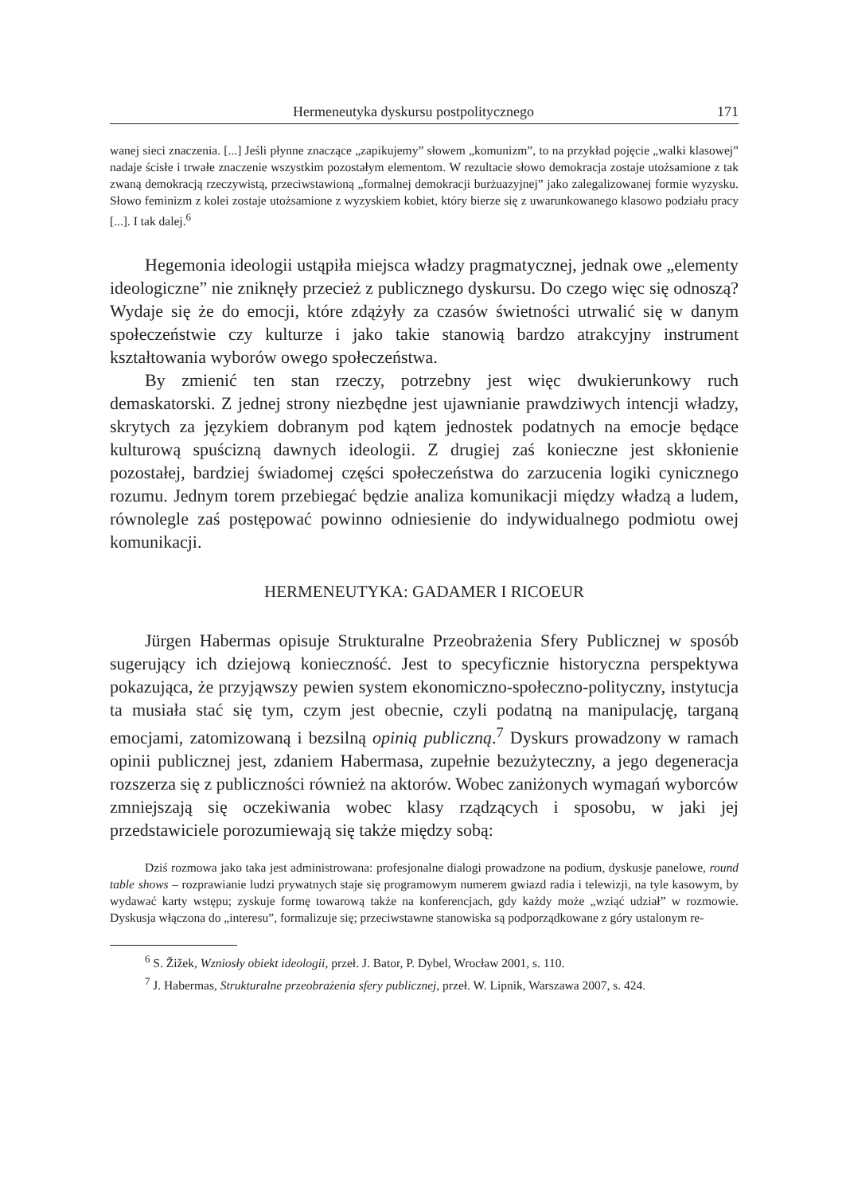Hermeneutyka dyskursu postpolitycznego 171
wanej sieci znaczenia. [...] Jeśli płynne znaczące „zapikujemy” słowem „komunizm”, to na przykład pojęcie „walki klasowej” nadaje ścisłe i trwałe znaczenie wszystkim pozostałym elementom. W rezultacie słowo demokracja zostaje utożsamione z tak zwaną demokracją rzeczywistą, przeciwstawioną „formalnej demokracji burżuazyjnej” jako zalegalizowanej formie wyzysku. Słowo feminizm z kolei zostaje utożsamione z wyzyskiem kobiet, który bierze się z uwarunkowanego klasowo podziału pracy [...]. I tak dalej.<sup>6</sup>
Hegemonia ideologii ustąpiła miejsca władzy pragmatycznej, jednak owe „elementy ideologiczne” nie zniknęły przecież z publicznego dyskursu. Do czego więc się odnoszą? Wydaje się że do emocji, które zdążyły za czasów świetności utrwalić się w danym społeczeństwie czy kulturze i jako takie stanowią bardzo atrakcyjny instrument kształtowania wyborów owego społeczeństwa.
By zmienić ten stan rzeczy, potrzebny jest więc dwukierunkowy ruch demaskatorski. Z jednej strony niezbędne jest ujawnianie prawdziwych intencji władzy, skrytych za językiem dobranym pod kątem jednostek podatnych na emocje będące kulturową spuścizną dawnych ideologii. Z drugiej zaś konieczne jest skłonienie pozostałej, bardziej świadomej części społeczeństwa do zarzucenia logiki cynicznego rozumu. Jednym torem przebiegać będzie analiza komunikacji między władzą a ludem, równolegle zaś postępować powinno odniesienie do indywidualnego podmiotu owej komunikacji.
HERMENEUTYKA: GADAMER I RICOEUR
Jürgen Habermas opisuje Strukturalne Przeobrażenia Sfery Publicznej w sposób sugerujący ich dziejową konieczność. Jest to specyficznie historyczna perspektywa pokazująca, że przyjąwszy pewien system ekonomiczno-społeczno-polityczny, instytucja ta musiała stać się tym, czym jest obecnie, czyli podatną na manipulację, targaną emocjami, zatomizowaną i bezsilną opinią publiczną.<sup>7</sup> Dyskurs prowadzony w ramach opinii publicznej jest, zdaniem Habermasa, zupełnie bezużyteczny, a jego degeneracja rozszerza się z publiczności również na aktorów. Wobec zaniżonych wymagań wyborców zmniejszają się oczekiwania wobec klasy rządzących i sposobu, w jaki jej przedstawiciele porozumiewają się także między sobą:
Dziś rozmowa jako taka jest administrowana: profesjonalne dialogi prowadzone na podium, dyskusje panelowe, round table shows – rozprawianie ludzi prywatnych staje się programowym numerem gwiazd radia i telewizji, na tyle kasowym, by wydawać karty wstępu; zyskuje formę towarową także na konferencjach, gdy każdy może „wziąć udział” w rozmowie. Dyskusja włączona do „interesu”, formalizuje się; przeciwstawne stanowiska są podporządkowane z góry ustalonym re-
<sup>6</sup> S. Žižek, Wzniosły obiekt ideologii, przeł. J. Bator, P. Dybel, Wrocław 2001, s. 110.
<sup>7</sup> J. Habermas, Strukturalne przeobrażenia sfery publicznej, przeł. W. Lipnik, Warszawa 2007, s. 424.